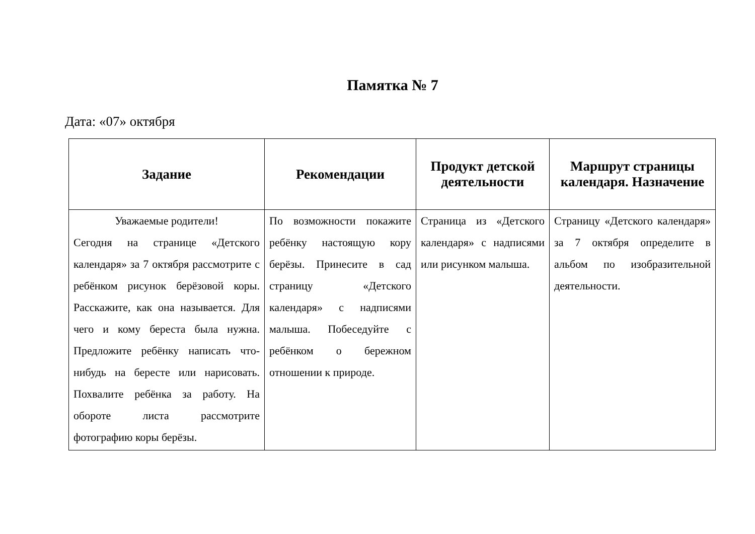Памятка № 7
Дата: «07» октября
| Задание | Рекомендации | Продукт детской деятельности | Маршрут страницы календаря. Назначение |
| --- | --- | --- | --- |
| Уважаемые родители! Сегодня на странице «Детского календаря» за 7 октября рассмотрите с ребёнком рисунок берёзовой коры. Расскажите, как она называется. Для чего и кому береста была нужна. Предложите ребёнку написать что-нибудь на бересте или нарисовать. Похвалите ребёнка за работу. На обороте листа рассмотрите фотографию коры берёзы. | По возможности покажите ребёнку настоящую кору берёзы. Принесите в сад страницу «Детского календаря» с надписями малыша. Побеседуйте с ребёнком о бережном отношении к природе. | Страница из «Детского календаря» с надписями или рисунком малыша. | Страницу «Детского календаря» за 7 октября определите в альбом по изобразительной деятельности. |